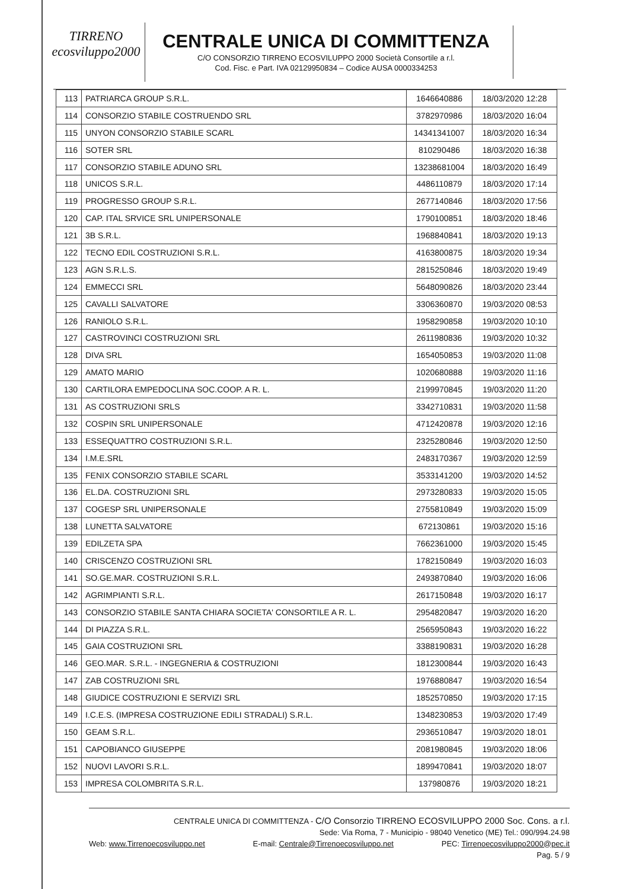TIRRENO
ecosviluppo2000
CENTRALE UNICA DI COMMITTENZA
C/O CONSORZIO TIRRENO ECOSVILUPPO 2000 Società Consortile a r.l.
Cod. Fisc. e Part. IVA 02129950834 – Codice AUSA 0000334253
| 113 | PATRIARCA GROUP S.R.L. | 1646640886 | 18/03/2020 12:28 |
| 114 | CONSORZIO STABILE COSTRUENDO SRL | 3782970986 | 18/03/2020 16:04 |
| 115 | UNYON CONSORZIO STABILE SCARL | 14341341007 | 18/03/2020 16:34 |
| 116 | SOTER SRL | 810290486 | 18/03/2020 16:38 |
| 117 | CONSORZIO STABILE ADUNO SRL | 13238681004 | 18/03/2020 16:49 |
| 118 | UNICOS S.R.L. | 4486110879 | 18/03/2020 17:14 |
| 119 | PROGRESSO GROUP S.R.L. | 2677140846 | 18/03/2020 17:56 |
| 120 | CAP. ITAL SRVICE SRL UNIPERSONALE | 1790100851 | 18/03/2020 18:46 |
| 121 | 3B S.R.L. | 1968840841 | 18/03/2020 19:13 |
| 122 | TECNO EDIL COSTRUZIONI S.R.L. | 4163800875 | 18/03/2020 19:34 |
| 123 | AGN S.R.L.S. | 2815250846 | 18/03/2020 19:49 |
| 124 | EMMECCI SRL | 5648090826 | 18/03/2020 23:44 |
| 125 | CAVALLI SALVATORE | 3306360870 | 19/03/2020 08:53 |
| 126 | RANIOLO S.R.L. | 1958290858 | 19/03/2020 10:10 |
| 127 | CASTROVINCI COSTRUZIONI SRL | 2611980836 | 19/03/2020 10:32 |
| 128 | DIVA SRL | 1654050853 | 19/03/2020 11:08 |
| 129 | AMATO MARIO | 1020680888 | 19/03/2020 11:16 |
| 130 | CARTILORA EMPEDOCLINA SOC.COOP. A R. L. | 2199970845 | 19/03/2020 11:20 |
| 131 | AS COSTRUZIONI SRLS | 3342710831 | 19/03/2020 11:58 |
| 132 | COSPIN SRL UNIPERSONALE | 4712420878 | 19/03/2020 12:16 |
| 133 | ESSEQUATTRO COSTRUZIONI S.R.L. | 2325280846 | 19/03/2020 12:50 |
| 134 | I.M.E.SRL | 2483170367 | 19/03/2020 12:59 |
| 135 | FENIX CONSORZIO STABILE SCARL | 3533141200 | 19/03/2020 14:52 |
| 136 | EL.DA. COSTRUZIONI SRL | 2973280833 | 19/03/2020 15:05 |
| 137 | COGESP SRL UNIPERSONALE | 2755810849 | 19/03/2020 15:09 |
| 138 | LUNETTA SALVATORE | 672130861 | 19/03/2020 15:16 |
| 139 | EDILZETA SPA | 7662361000 | 19/03/2020 15:45 |
| 140 | CRISCENZO COSTRUZIONI SRL | 1782150849 | 19/03/2020 16:03 |
| 141 | SO.GE.MAR. COSTRUZIONI S.R.L. | 2493870840 | 19/03/2020 16:06 |
| 142 | AGRIMPIANTI S.R.L. | 2617150848 | 19/03/2020 16:17 |
| 143 | CONSORZIO STABILE SANTA CHIARA SOCIETA' CONSORTILE A R. L. | 2954820847 | 19/03/2020 16:20 |
| 144 | DI PIAZZA S.R.L. | 2565950843 | 19/03/2020 16:22 |
| 145 | GAIA COSTRUZIONI SRL | 3388190831 | 19/03/2020 16:28 |
| 146 | GEO.MAR. S.R.L. - INGEGNERIA & COSTRUZIONI | 1812300844 | 19/03/2020 16:43 |
| 147 | ZAB COSTRUZIONI SRL | 1976880847 | 19/03/2020 16:54 |
| 148 | GIUDICE COSTRUZIONI E SERVIZI SRL | 1852570850 | 19/03/2020 17:15 |
| 149 | I.C.E.S. (IMPRESA COSTRUZIONE EDILI STRADALI) S.R.L. | 1348230853 | 19/03/2020 17:49 |
| 150 | GEAM S.R.L. | 2936510847 | 19/03/2020 18:01 |
| 151 | CAPOBIANCO GIUSEPPE | 2081980845 | 19/03/2020 18:06 |
| 152 | NUOVI LAVORI S.R.L. | 1899470841 | 19/03/2020 18:07 |
| 153 | IMPRESA COLOMBRITA S.R.L. | 137980876 | 19/03/2020 18:21 |
CENTRALE UNICA DI COMMITTENZA - C/O Consorzio TIRRENO ECOSVILUPPO 2000 Soc. Cons. a r.l.
Sede: Via Roma, 7 - Municipio - 98040 Venetico (ME) Tel.: 090/994.24.98
Web: www.Tirrenoecosviluppo.net E-mail: Centrale@Tirrenoecosviluppo.net PEC: Tirrenoecosviluppo2000@pec.it
Pag. 5 / 9